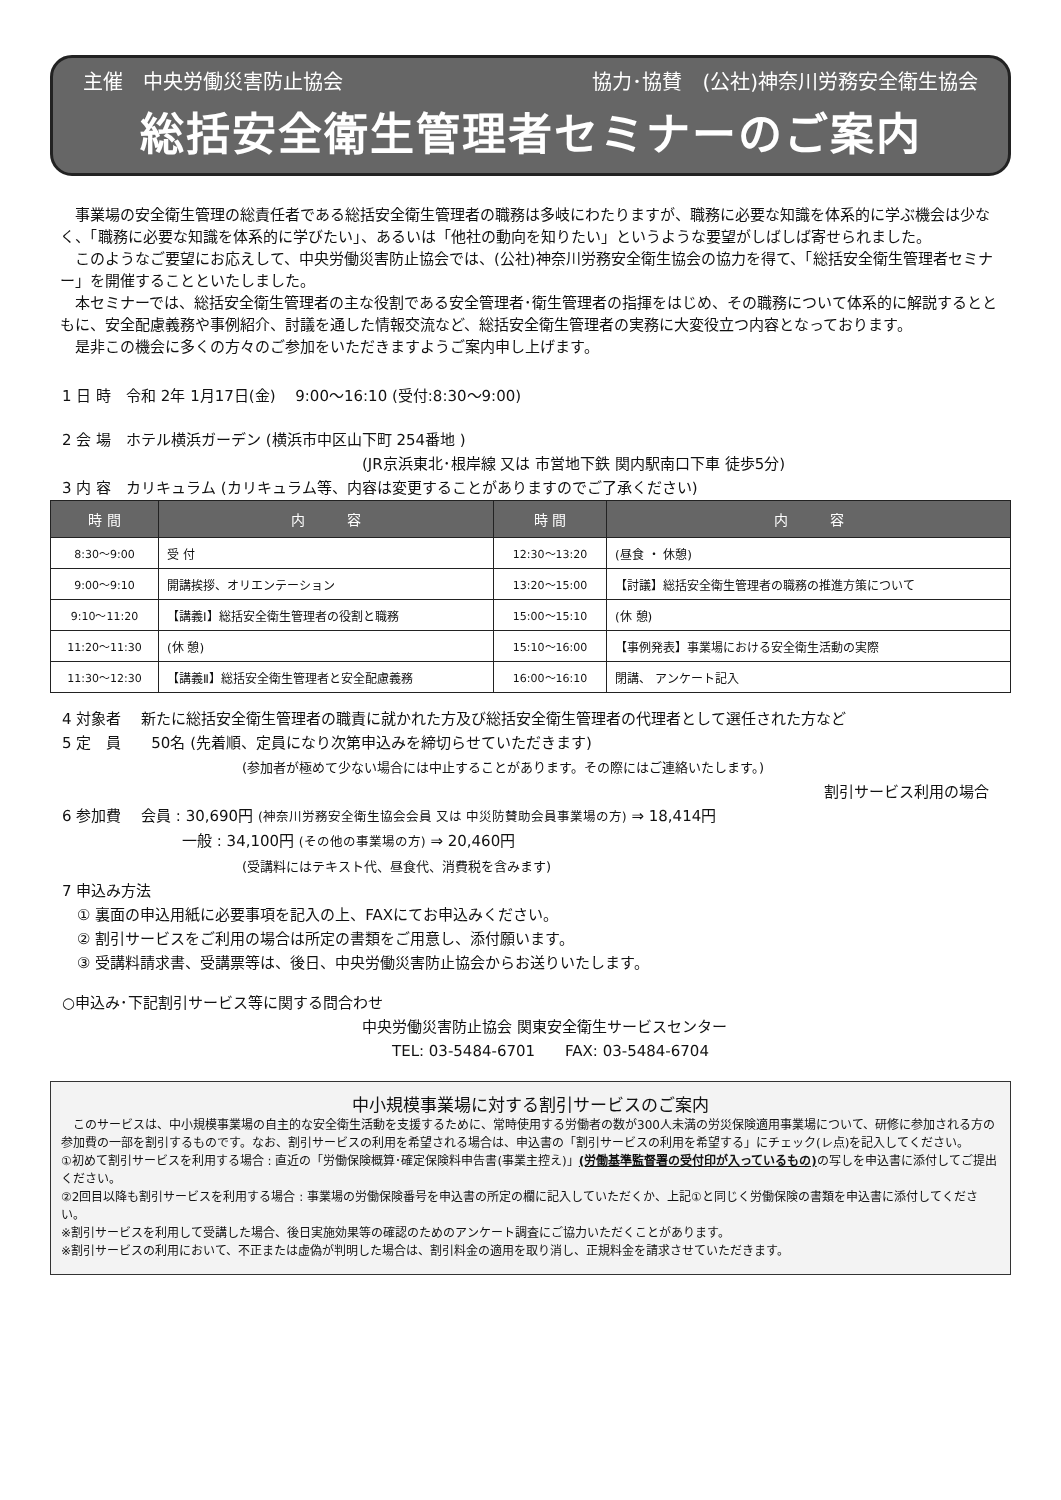主催　中央労働災害防止協会 協力･協賛　(公社)神奈川労務安全衛生協会
総括安全衛生管理者セミナーのご案内
　事業場の安全衛生管理の総責任者である総括安全衛生管理者の職務は多岐にわたりますが、職務に必要な知識を体系的に学ぶ機会は少なく、「職務に必要な知識を体系的に学びたい」、あるいは「他社の動向を知りたい」というような要望がしばしば寄せられました。
　このようなご要望にお応えして、中央労働災害防止協会では、(公社)神奈川労務安全衛生協会の協力を得て、「総括安全衛生管理者セミナー」を開催することといたしました。
　本セミナーでは、総括安全衛生管理者の主な役割である安全管理者･衛生管理者の指揮をはじめ、その職務について体系的に解説するとともに、安全配慮義務や事例紹介、討議を通した情報交流など、総括安全衛生管理者の実務に大変役立つ内容となっております。
　是非この機会に多くの方々のご参加をいただきますようご案内申し上げます。
1 日 時　令和 2年 1月17日(金)　 9:00～16:10 (受付:8:30～9:00)
2 会 場　ホテル横浜ガーデン (横浜市中区山下町 254番地 )
(JR京浜東北･根岸線 又は 市営地下鉄 関内駅南口下車 徒歩5分)
3 内 容　カリキュラム (カリキュラム等、内容は変更することがありますのでご了承ください)
| 時 間 | 内 容 | 時 間 | 内 容 |
| --- | --- | --- | --- |
| 8:30～9:00 | 受 付 | 12:30～13:20 | (昼食 ・ 休憩) |
| 9:00～9:10 | 開講挨拶、オリエンテーション | 13:20～15:00 | 【討議】総括安全衛生管理者の職務の推進方策について |
| 9:10～11:20 | 【講義Ⅰ】総括安全衛生管理者の役割と職務 | 15:00～15:10 | (休 憩) |
| 11:20～11:30 | (休 憩) | 15:10～16:00 | 【事例発表】事業場における安全衛生活動の実際 |
| 11:30～12:30 | 【講義Ⅱ】総括安全衛生管理者と安全配慮義務 | 16:00～16:10 | 閉講、 アンケート記入 |
4 対象者　 新たに総括安全衛生管理者の職責に就かれた方及び総括安全衛生管理者の代理者として選任された方など
5 定　員　　50名 (先着順、定員になり次第申込みを締切らせていただきます)
(参加者が極めて少ない場合には中止することがあります。その際にはご連絡いたします。)
割引サービス利用の場合
6 参加費　 会員 : 30,690円 (神奈川労務安全衛生協会会員 又は 中災防賛助会員事業場の方) ⇒ 18,414円
一般 : 34,100円 (その他の事業場の方) ⇒ 20,460円
(受講料にはテキスト代、昼食代、消費税を含みます)
7 申込み方法
　① 裏面の申込用紙に必要事項を記入の上、FAXにてお申込みください。
　② 割引サービスをご利用の場合は所定の書類をご用意し、添付願います。
　③ 受講料請求書、受講票等は、後日、中央労働災害防止協会からお送りいたします。
○申込み･下記割引サービス等に関する問合わせ
中央労働災害防止協会 関東安全衛生サービスセンター
TEL: 03-5484-6701　　FAX: 03-5484-6704
中小規模事業場に対する割引サービスのご案内
　このサービスは、中小規模事業場の自主的な安全衛生活動を支援するために、常時使用する労働者の数が300人未満の労災保険適用事業場について、研修に参加される方の参加費の一部を割引するものです。なお、割引サービスの利用を希望される場合は、申込書の「割引サービスの利用を希望する」にチェック(レ点)を記入してください。
①初めて割引サービスを利用する場合 : 直近の「労働保険概算･確定保険料申告書(事業主控え)」(労働基準監督署の受付印が入っているもの) の写しを申込書に添付してご提出ください。
②2回目以降も割引サービスを利用する場合 : 事業場の労働保険番号を申込書の所定の欄に記入していただくか、上記①と同じく労働保険の書類を申込書に添付してください。
※割引サービスを利用して受講した場合、後日実施効果等の確認のためのアンケート調査にご協力いただくことがあります。
※割引サービスの利用において、不正または虚偽が判明した場合は、割引料金の適用を取り消し、正規料金を請求させていただきます。